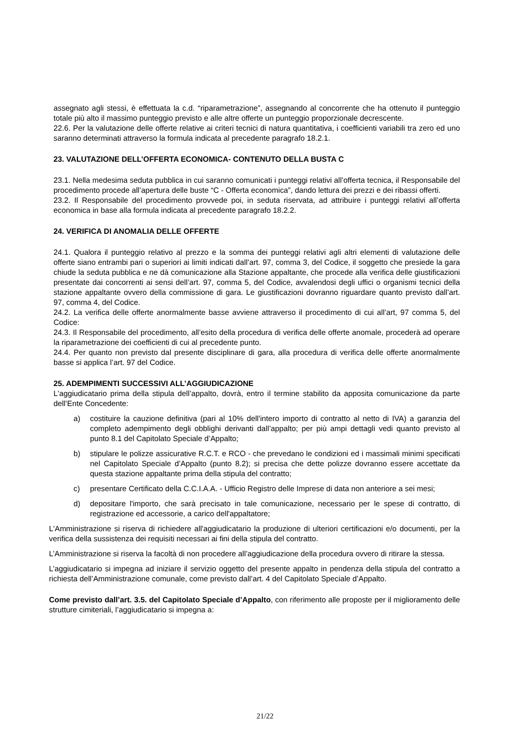assegnato agli stessi, è effettuata la c.d. “riparametrazione”, assegnando al concorrente che ha ottenuto il punteggio totale più alto il massimo punteggio previsto e alle altre offerte un punteggio proporzionale decrescente.
22.6. Per la valutazione delle offerte relative ai criteri tecnici di natura quantitativa, i coefficienti variabili tra zero ed uno saranno determinati attraverso la formula indicata al precedente paragrafo 18.2.1.
23. VALUTAZIONE DELL’OFFERTA ECONOMICA- CONTENUTO DELLA BUSTA C
23.1. Nella medesima seduta pubblica in cui saranno comunicati i punteggi relativi all’offerta tecnica, il Responsabile del procedimento procede all’apertura delle buste “C - Offerta economica”, dando lettura dei prezzi e dei ribassi offerti.
23.2. Il Responsabile del procedimento provvede poi, in seduta riservata, ad attribuire i punteggi relativi all’offerta economica in base alla formula indicata al precedente paragrafo 18.2.2.
24. VERIFICA DI ANOMALIA DELLE OFFERTE
24.1. Qualora il punteggio relativo al prezzo e la somma dei punteggi relativi agli altri elementi di valutazione delle offerte siano entrambi pari o superiori ai limiti indicati dall’art. 97, comma 3, del Codice, il soggetto che presiede la gara chiude la seduta pubblica e ne dà comunicazione alla Stazione appaltante, che procede alla verifica delle giustificazioni presentate dai concorrenti ai sensi dell’art. 97, comma 5, del Codice, avvalendosi degli uffici o organismi tecnici della stazione appaltante ovvero della commissione di gara. Le giustificazioni dovranno riguardare quanto previsto dall’art. 97, comma 4, del Codice.
24.2. La verifica delle offerte anormalmente basse avviene attraverso il procedimento di cui all’art, 97 comma 5, del Codice:
24.3. Il Responsabile del procedimento, all’esito della procedura di verifica delle offerte anomale, procederà ad operare la riparametrazione dei coefficienti di cui al precedente punto.
24.4. Per quanto non previsto dal presente disciplinare di gara, alla procedura di verifica delle offerte anormalmente basse si applica l’art. 97 del Codice.
25. ADEMPIMENTI SUCCESSIVI ALL’AGGIUDICAZIONE
L'aggiudicatario prima della stipula dell’appalto, dovrà, entro il termine stabilito da apposita comunicazione da parte dell’Ente Concedente:
a) costituire la cauzione definitiva (pari al 10% dell'intero importo di contratto al netto di IVA) a garanzia del completo adempimento degli obblighi derivanti dall’appalto; per più ampi dettagli vedi quanto previsto al punto 8.1 del Capitolato Speciale d’Appalto;
b) stipulare le polizze assicurative R.C.T. e RCO - che prevedano le condizioni ed i massimali minimi specificati nel Capitolato Speciale d’Appalto (punto 8.2); si precisa che dette polizze dovranno essere accettate da questa stazione appaltante prima della stipula del contratto;
c) presentare Certificato della C.C.I.A.A. - Ufficio Registro delle Imprese di data non anteriore a sei mesi;
d) depositare l'importo, che sarà precisato in tale comunicazione, necessario per le spese di contratto, di registrazione ed accessorie, a carico dell'appaltatore;
L'Amministrazione si riserva di richiedere all'aggiudicatario la produzione di ulteriori certificazioni e/o documenti, per la verifica della sussistenza dei requisiti necessari ai fini della stipula del contratto.
L’Amministrazione si riserva la facoltà di non procedere all’aggiudicazione della procedura ovvero di ritirare la stessa.
L’aggiudicatario si impegna ad iniziare il servizio oggetto del presente appalto in pendenza della stipula del contratto a richiesta dell’Amministrazione comunale, come previsto dall’art. 4 del Capitolato Speciale d’Appalto.
Come previsto dall’art. 3.5. del Capitolato Speciale d’Appalto, con riferimento alle proposte per il miglioramento delle strutture cimiteriali, l’aggiudicatario si impegna a:
21/22